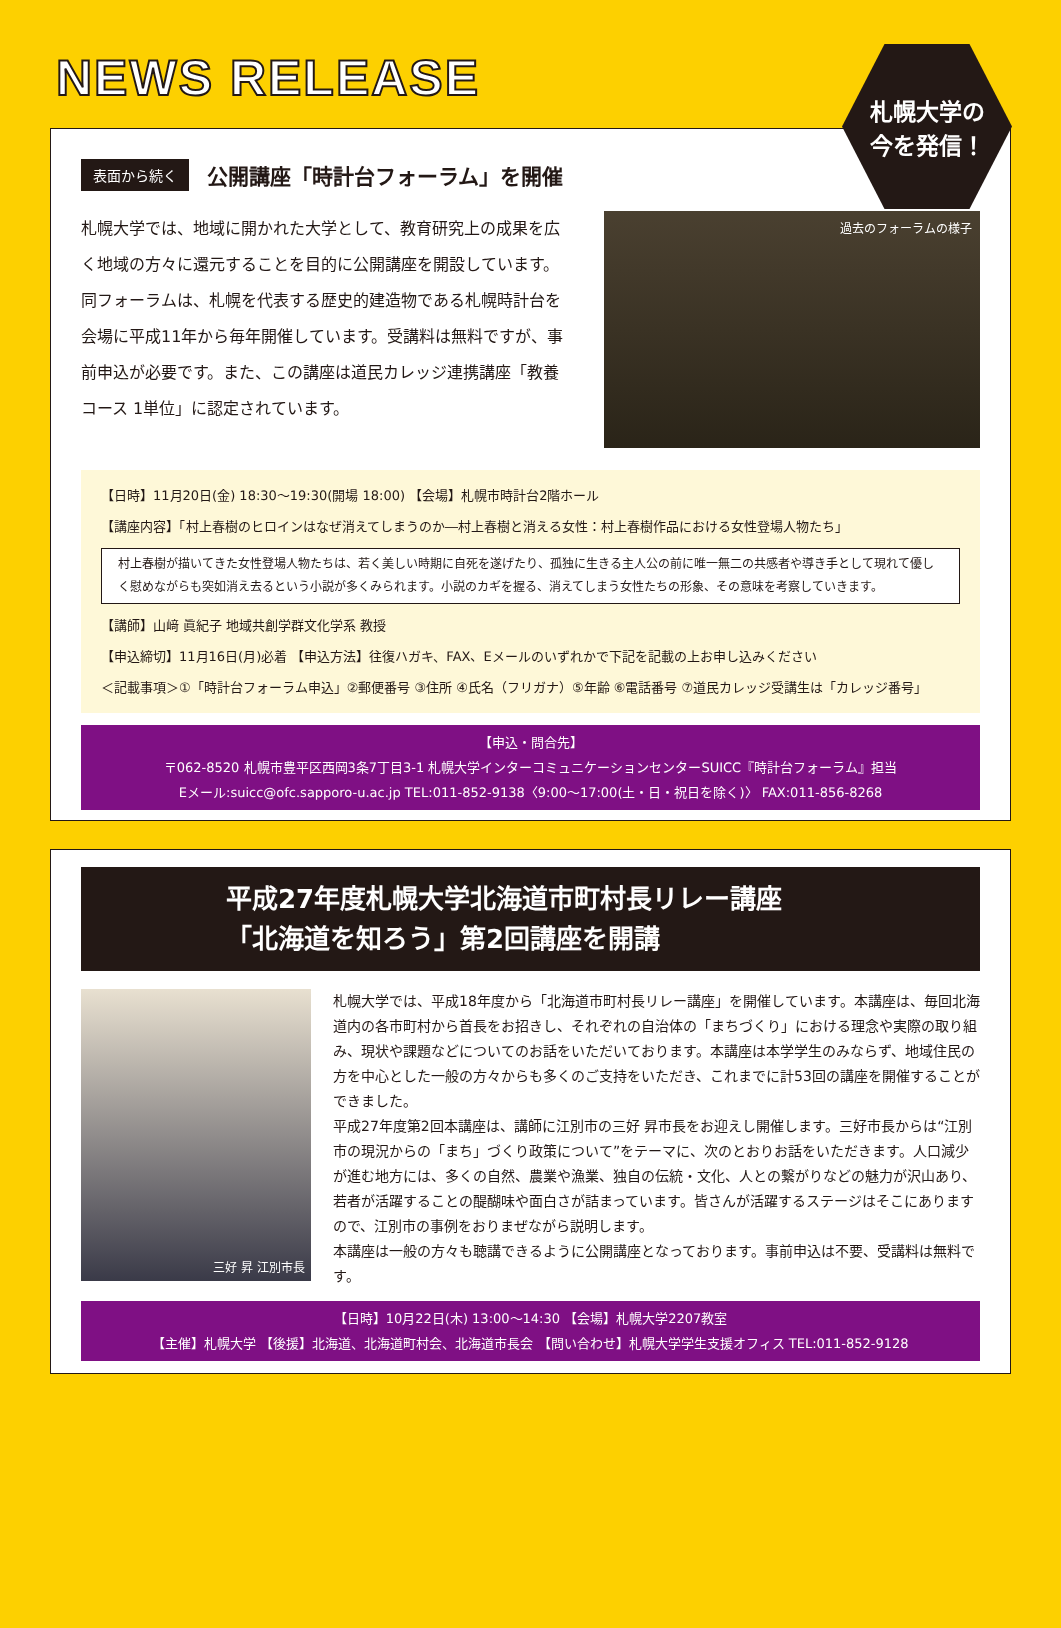NEWS RELEASE
札幌大学の
今を発信！
表面から続く 公開講座「時計台フォーラム」を開催
札幌大学では、地域に開かれた大学として、教育研究上の成果を広く地域の方々に還元することを目的に公開講座を開設しています。同フォーラムは、札幌を代表する歴史的建造物である札幌時計台を会場に平成11年から毎年開催しています。受講料は無料ですが、事前申込が必要です。また、この講座は道民カレッジ連携講座「教養コース 1単位」に認定されています。
過去のフォーラムの様子
【日時】11月20日(金) 18:30～19:30(開場 18:00) 【会場】札幌市時計台2階ホール
【講座内容】「村上春樹のヒロインはなぜ消えてしまうのか―村上春樹と消える女性：村上春樹作品における女性登場人物たち」
村上春樹が描いてきた女性登場人物たちは、若く美しい時期に自死を遂げたり、孤独に生きる主人公の前に唯一無二の共感者や導き手として現れて優しく慰めながらも突如消え去るという小説が多くみられます。小説のカギを握る、消えてしまう女性たちの形象、その意味を考察していきます。
【講師】山﨑 眞紀子 地域共創学群文化学系 教授
【申込締切】11月16日(月)必着 【申込方法】往復ハガキ、FAX、Eメールのいずれかで下記を記載の上お申し込みください
＜記載事項＞①「時計台フォーラム申込」②郵便番号 ③住所 ④氏名（フリガナ）⑤年齢 ⑥電話番号 ⑦道民カレッジ受講生は「カレッジ番号」
【申込・問合先】
〒062-8520 札幌市豊平区西岡3条7丁目3-1 札幌大学インターコミュニケーションセンターSUICC『時計台フォーラム』担当
Eメール:suicc@ofc.sapporo-u.ac.jp TEL:011-852-9138〈9:00～17:00(土・日・祝日を除く)〉 FAX:011-856-8268
平成27年度札幌大学北海道市町村長リレー講座
「北海道を知ろう」第2回講座を開講
三好 昇 江別市長
札幌大学では、平成18年度から「北海道市町村長リレー講座」を開催しています。本講座は、毎回北海道内の各市町村から首長をお招きし、それぞれの自治体の「まちづくり」における理念や実際の取り組み、現状や課題などについてのお話をいただいております。本講座は本学学生のみならず、地域住民の方を中心とした一般の方々からも多くのご支持をいただき、これまでに計53回の講座を開催することができました。
平成27年度第2回本講座は、講師に江別市の三好 昇市長をお迎えし開催します。三好市長からは“江別市の現況からの「まち」づくり政策について”をテーマに、次のとおりお話をいただきます。人口減少が進む地方には、多くの自然、農業や漁業、独自の伝統・文化、人との繋がりなどの魅力が沢山あり、若者が活躍することの醍醐味や面白さが詰まっています。皆さんが活躍するステージはそこにありますので、江別市の事例をおりまぜながら説明します。
本講座は一般の方々も聴講できるように公開講座となっております。事前申込は不要、受講料は無料です。
【日時】10月22日(木) 13:00～14:30 【会場】札幌大学2207教室
【主催】札幌大学 【後援】北海道、北海道町村会、北海道市長会 【問い合わせ】札幌大学学生支援オフィス TEL:011-852-9128